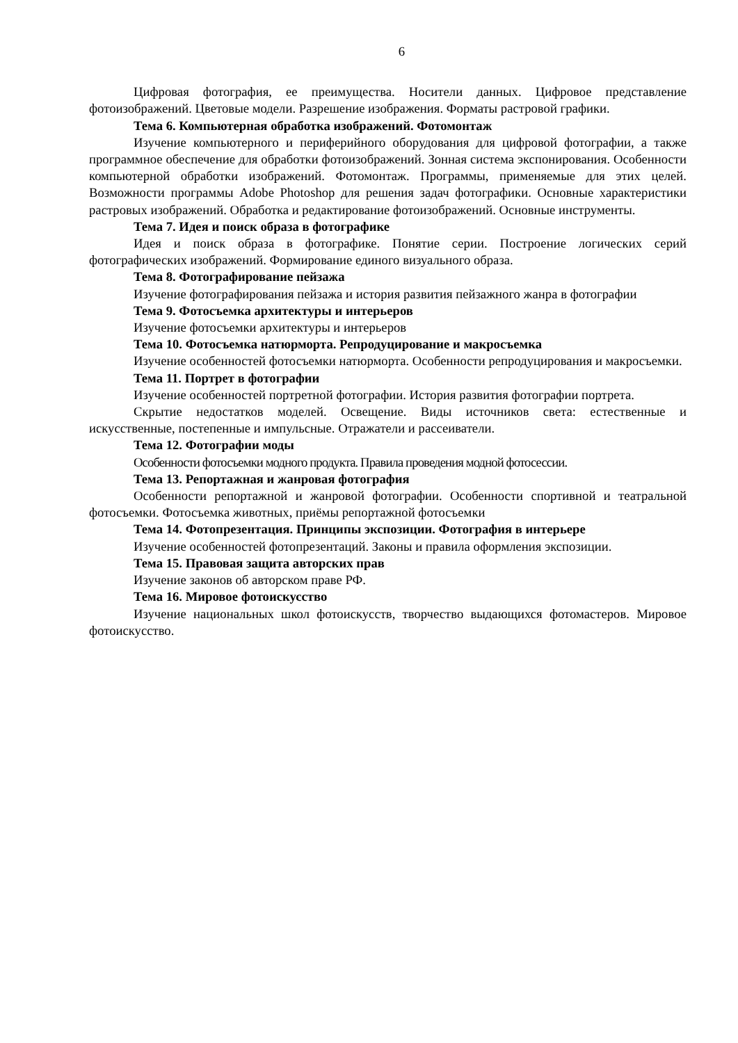6
Цифровая фотография, ее преимущества. Носители данных. Цифровое представление фотоизображений. Цветовые модели. Разрешение изображения. Форматы растровой графики.
Тема 6. Компьютерная обработка изображений. Фотомонтаж
Изучение компьютерного и периферийного оборудования для цифровой фотографии, а также программное обеспечение для обработки фотоизображений. Зонная система экспонирования. Особенности компьютерной обработки изображений. Фотомонтаж. Программы, применяемые для этих целей. Возможности программы Adobe Photoshop для решения задач фотографики. Основные характеристики растровых изображений. Обработка и редактирование фотоизображений. Основные инструменты.
Тема 7. Идея и поиск образа в фотографике
Идея и поиск образа в фотографике. Понятие серии. Построение логических серий фотографических изображений. Формирование единого визуального образа.
Тема 8. Фотографирование пейзажа
Изучение фотографирования пейзажа и история развития пейзажного жанра в фотографии
Тема 9. Фотосъемка архитектуры и интерьеров
Изучение фотосъемки архитектуры и интерьеров
Тема 10. Фотосъемка натюрморта. Репродуцирование и макросъемка
Изучение особенностей фотосъемки натюрморта. Особенности репродуцирования и макросъемки.
Тема 11. Портрет в фотографии
Изучение особенностей портретной фотографии. История развития фотографии портрета.
Скрытие недостатков моделей. Освещение. Виды источников света: естественные и искусственные, постепенные и импульсные. Отражатели и рассеиватели.
Тема 12. Фотографии моды
Особенности фотосъемки модного продукта. Правила проведения модной фотосессии.
Тема 13. Репортажная и жанровая фотография
Особенности репортажной и жанровой фотографии. Особенности спортивной и театральной фотосъемки. Фотосъемка животных, приёмы репортажной фотосъемки
Тема 14. Фотопрезентация. Принципы экспозиции. Фотография в интерьере
Изучение особенностей фотопрезентаций. Законы и правила оформления экспозиции.
Тема 15. Правовая защита авторских прав
Изучение законов об авторском праве РФ.
Тема 16. Мировое фотоискусство
Изучение национальных школ фотоискусств, творчество выдающихся фотомастеров. Мировое фотоискусство.